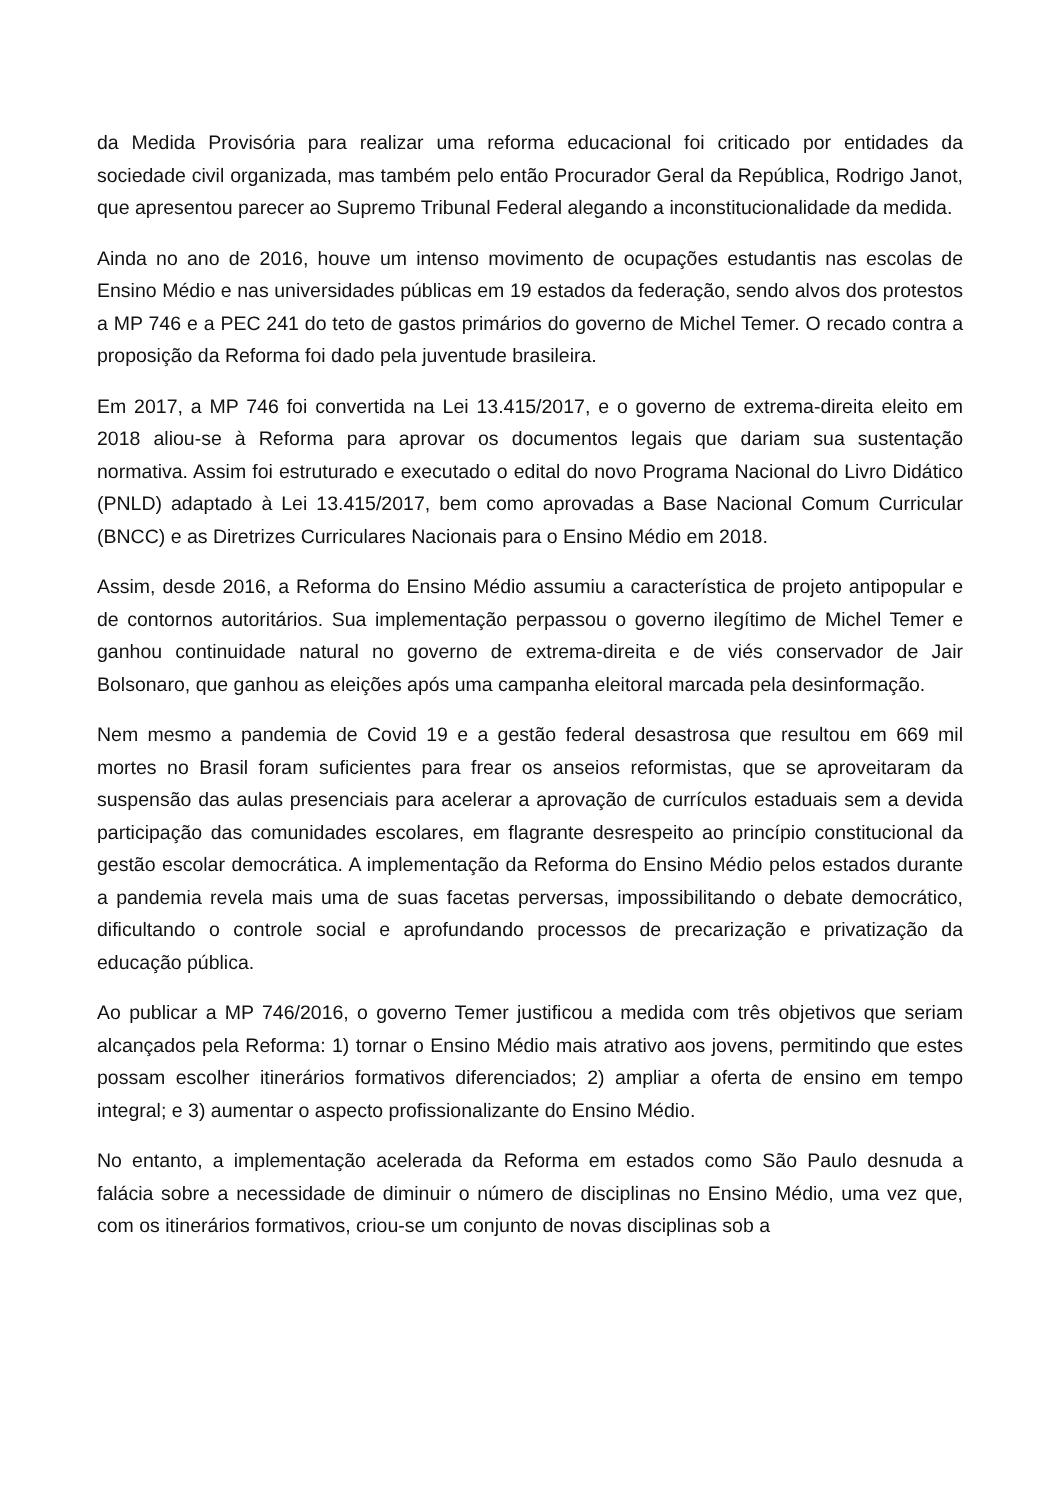da Medida Provisória para realizar uma reforma educacional foi criticado por entidades da sociedade civil organizada, mas também pelo então Procurador Geral da República, Rodrigo Janot, que apresentou parecer ao Supremo Tribunal Federal alegando a inconstitucionalidade da medida.
Ainda no ano de 2016, houve um intenso movimento de ocupações estudantis nas escolas de Ensino Médio e nas universidades públicas em 19 estados da federação, sendo alvos dos protestos a MP 746 e a PEC 241 do teto de gastos primários do governo de Michel Temer. O recado contra a proposição da Reforma foi dado pela juventude brasileira.
Em 2017, a MP 746 foi convertida na Lei 13.415/2017, e o governo de extrema-direita eleito em 2018 aliou-se à Reforma para aprovar os documentos legais que dariam sua sustentação normativa. Assim foi estruturado e executado o edital do novo Programa Nacional do Livro Didático (PNLD) adaptado à Lei 13.415/2017, bem como aprovadas a Base Nacional Comum Curricular (BNCC) e as Diretrizes Curriculares Nacionais para o Ensino Médio em 2018.
Assim, desde 2016, a Reforma do Ensino Médio assumiu a característica de projeto antipopular e de contornos autoritários. Sua implementação perpassou o governo ilegítimo de Michel Temer e ganhou continuidade natural no governo de extrema-direita e de viés conservador de Jair Bolsonaro, que ganhou as eleições após uma campanha eleitoral marcada pela desinformação.
Nem mesmo a pandemia de Covid 19 e a gestão federal desastrosa que resultou em 669 mil mortes no Brasil foram suficientes para frear os anseios reformistas, que se aproveitaram da suspensão das aulas presenciais para acelerar a aprovação de currículos estaduais sem a devida participação das comunidades escolares, em flagrante desrespeito ao princípio constitucional da gestão escolar democrática. A implementação da Reforma do Ensino Médio pelos estados durante a pandemia revela mais uma de suas facetas perversas, impossibilitando o debate democrático, dificultando o controle social e aprofundando processos de precarização e privatização da educação pública.
Ao publicar a MP 746/2016, o governo Temer justificou a medida com três objetivos que seriam alcançados pela Reforma: 1) tornar o Ensino Médio mais atrativo aos jovens, permitindo que estes possam escolher itinerários formativos diferenciados; 2) ampliar a oferta de ensino em tempo integral; e 3) aumentar o aspecto profissionalizante do Ensino Médio.
No entanto, a implementação acelerada da Reforma em estados como São Paulo desnuda a falácia sobre a necessidade de diminuir o número de disciplinas no Ensino Médio, uma vez que, com os itinerários formativos, criou-se um conjunto de novas disciplinas sob a